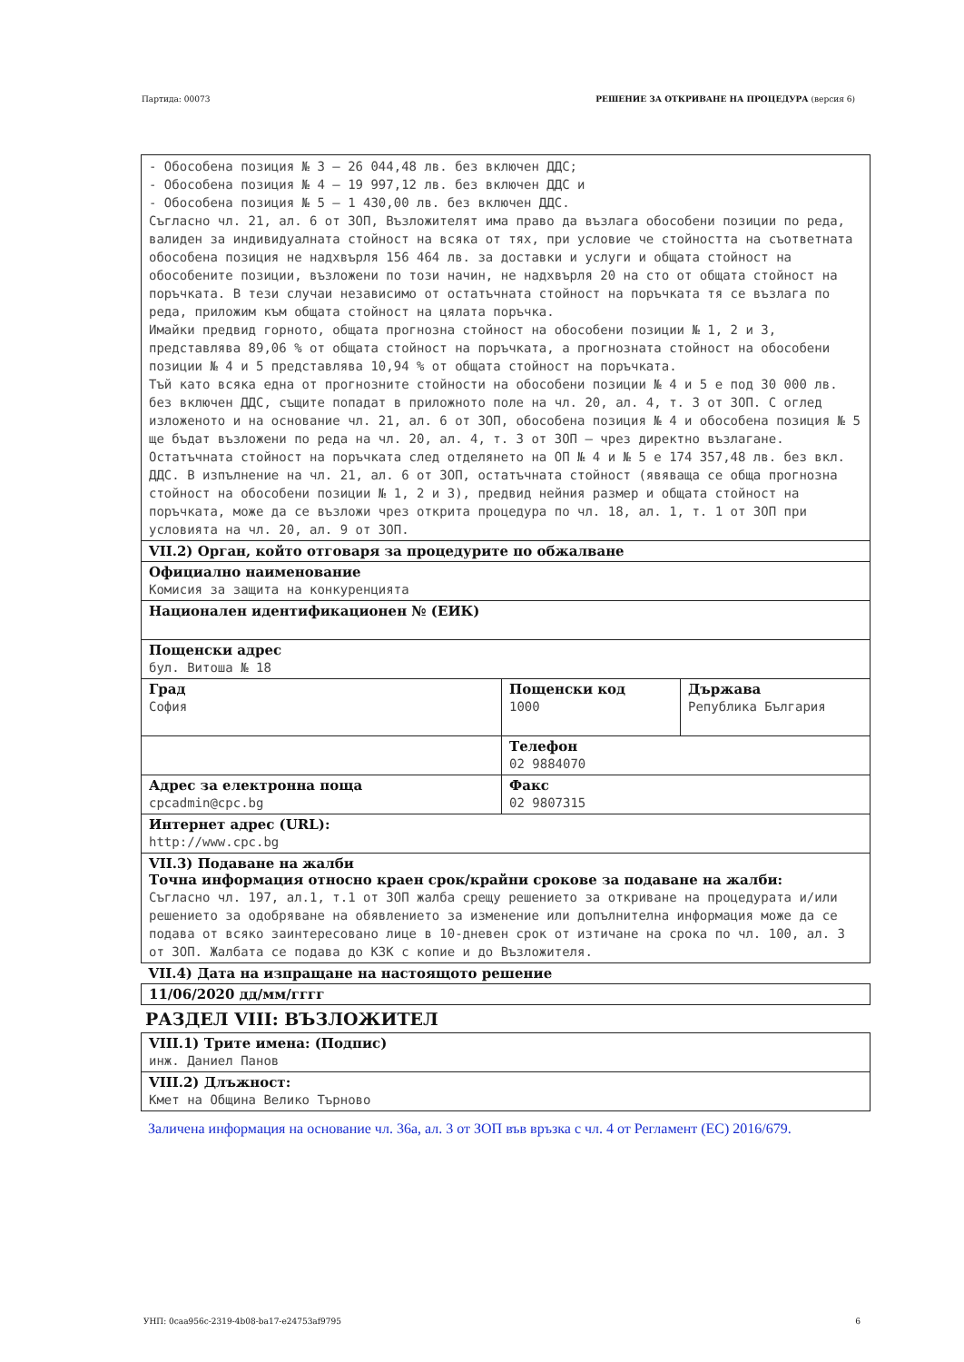Партида: 00073 РЕШЕНИЕ ЗА ОТКРИВАНЕ НА ПРОЦЕДУРА (версия 6)
| - Обособена позиция № 3 – 26 044,48 лв. без включен ДДС; - Обособена позиция № 4 – 19 997,12 лв. без включен ДДС и - Обособена позиция № 5 – 1 430,00 лв. без включен ДДС. Съгласно чл. 21, ал. 6 от ЗОП, Възложителят има право да възлага обособени позиции по реда, валиден за индивидуалната стойност на всяка от тях, при условие че стойността на съответната обособена позиция не надхвърля 156 464 лв. за доставки и услуги и общата стойност на обособените позиции, възложени по този начин, не надхвърля 20 на сто от общата стойност на поръчката. В тези случаи независимо от остатъчната стойност на поръчката тя се възлага по реда, приложим към общата стойност на цялата поръчка. Имайки предвид горното, общата прогнозна стойност на обособени позиции № 1, 2 и 3, представлява 89,06 % от общата стойност на поръчката, а прогнозната стойност на обособени позиции № 4 и 5 представлява 10,94 % от общата стойност на поръчката. Тъй като всяка една от прогнозните стойности на обособени позиции № 4 и 5 е под 30 000 лв. без включен ДДС, същите попадат в приложното поле на чл. 20, ал. 4, т. 3 от ЗОП. С оглед изложеното и на основание чл. 21, ал. 6 от ЗОП, обособена позиция № 4 и обособена позиция № 5 ще бъдат възложени по реда на чл. 20, ал. 4, т. 3 от ЗОП – чрез директно възлагане. Остатъчната стойност на поръчката след отделянето на ОП № 4 и № 5 е 174 357,48 лв. без вкл. ДДС. В изпълнение на чл. 21, ал. 6 от ЗОП, остатъчната стойност (явяваща се обща прогнозна стойност на обособени позиции № 1, 2 и 3), предвид нейния размер и общата стойност на поръчката, може да се възложи чрез открита процедура по чл. 18, ал. 1, т. 1 от ЗОП при условията на чл. 20, ал. 9 от ЗОП. | | |
| VII.2) Орган, който отговаря за процедурите по обжалване | | |
| Официално наименование Комисия за защита на конкуренцията | | |
| Национален идентификационен № (ЕИК) | | |
| Пощенски адрес бул. Витоша № 18 | | |
| Град София | Пощенски код 1000 | Държава Република България |
| | Телефон 02 9884070 | |
| Адрес за електронна поща cpcadmin@cpc.bg | Факс 02 9807315 | |
| Интернет адрес (URL): http://www.cpc.bg | | |
| VII.3) Подаване на жалби Точна информация относно краен срок/крайни срокове за подаване на жалби: Съгласно чл. 197, ал.1, т.1 от ЗОП жалба срещу решението за откриване на процедурата и/или решението за одобряване на обявлението за изменение или допълнителна информация може да се подава от всяко заинтересовано лице в 10-дневен срок от изтичане на срока по чл. 100, ал. 3 от ЗОП. Жалбата се подава до КЗК с копие и до Възложителя. | | |
| VII.4) Дата на изпращане на настоящото решение | | |
| 11/06/2020 дд/мм/гггг | | |
РАЗДЕЛ VIII: ВЪЗЛОЖИТЕЛ
| VIII.1) Трите имена: (Подпис) инж. Даниел Панов |
| VIII.2) Длъжност: Кмет на Община Велико Търново |
Заличена информация на основание чл. 36а, ал. 3 от ЗОП във връзка с чл. 4 от Регламент (ЕС) 2016/679.
УНП: 0caa956c-2319-4b08-ba17-e24753af9795 6